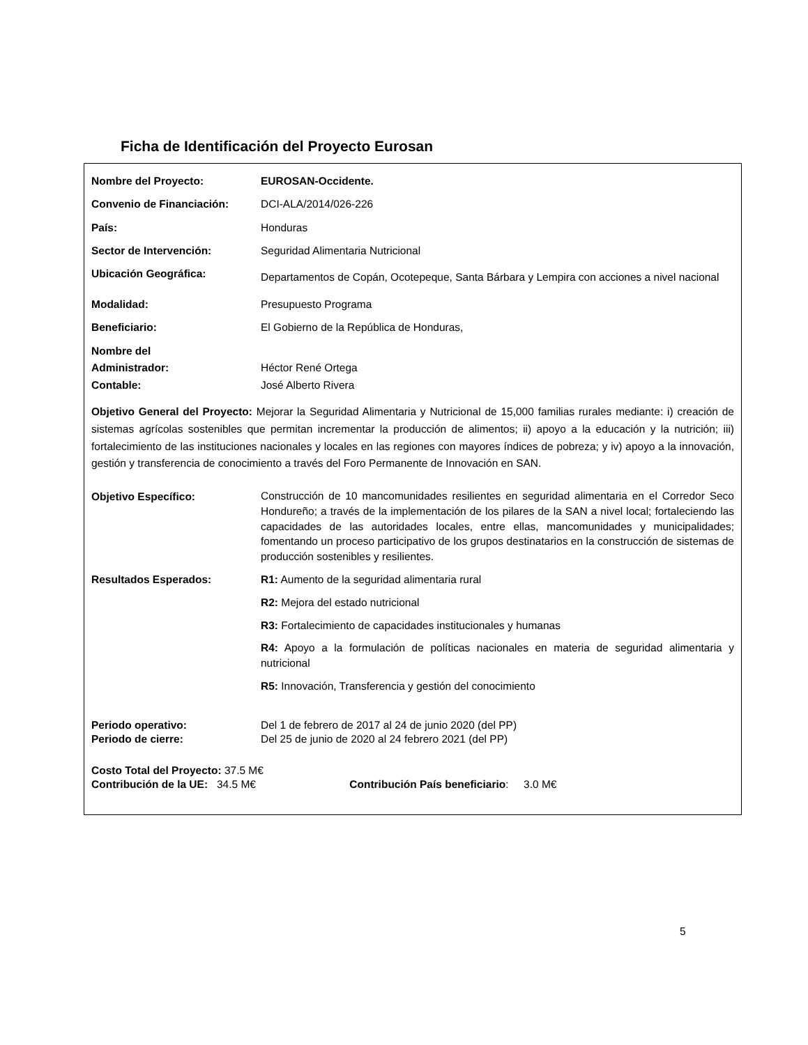Ficha de Identificación del Proyecto Eurosan
| Nombre del Proyecto: | EUROSAN-Occidente. |
| Convenio de Financiación: | DCI-ALA/2014/026-226 |
| País: | Honduras |
| Sector de Intervención: | Seguridad Alimentaria Nutricional |
| Ubicación Geográfica: | Departamentos de Copán, Ocotepeque, Santa Bárbara y Lempira con acciones a nivel nacional |
| Modalidad: | Presupuesto Programa |
| Beneficiario: | El Gobierno de la República de Honduras, |
| Nombre del Administrador: Contable: | Héctor René Ortega José Alberto Rivera |
Objetivo General del Proyecto: Mejorar la Seguridad Alimentaria y Nutricional de 15,000 familias rurales mediante: i) creación de sistemas agrícolas sostenibles que permitan incrementar la producción de alimentos; ii) apoyo a la educación y la nutrición; iii) fortalecimiento de las instituciones nacionales y locales en las regiones con mayores índices de pobreza; y iv) apoyo a la innovación, gestión y transferencia de conocimiento a través del Foro Permanente de Innovación en SAN.
| Objetivo Específico: | Construcción de 10 mancomunidades resilientes en seguridad alimentaria en el Corredor Seco Hondureño; a través de la implementación de los pilares de la SAN a nivel local; fortaleciendo las capacidades de las autoridades locales, entre ellas, mancomunidades y municipalidades; fomentando un proceso participativo de los grupos destinatarios en la construcción de sistemas de producción sostenibles y resilientes. |
| Resultados Esperados: | R1: Aumento de la seguridad alimentaria rural |
| | R2: Mejora del estado nutricional |
| | R3: Fortalecimiento de capacidades institucionales y humanas |
| | R4: Apoyo a la formulación de políticas nacionales en materia de seguridad alimentaria y nutricional |
| | R5: Innovación, Transferencia y gestión del conocimiento |
| Periodo operativo: Periodo de cierre: | Del 1 de febrero de 2017 al 24 de junio 2020 (del PP) Del 25 de junio de 2020 al 24 febrero 2021 (del PP) |
Costo Total del Proyecto: 37.5 M€
Contribución de la UE: 34.5 M€ Contribución País beneficiario: 3.0 M€
5